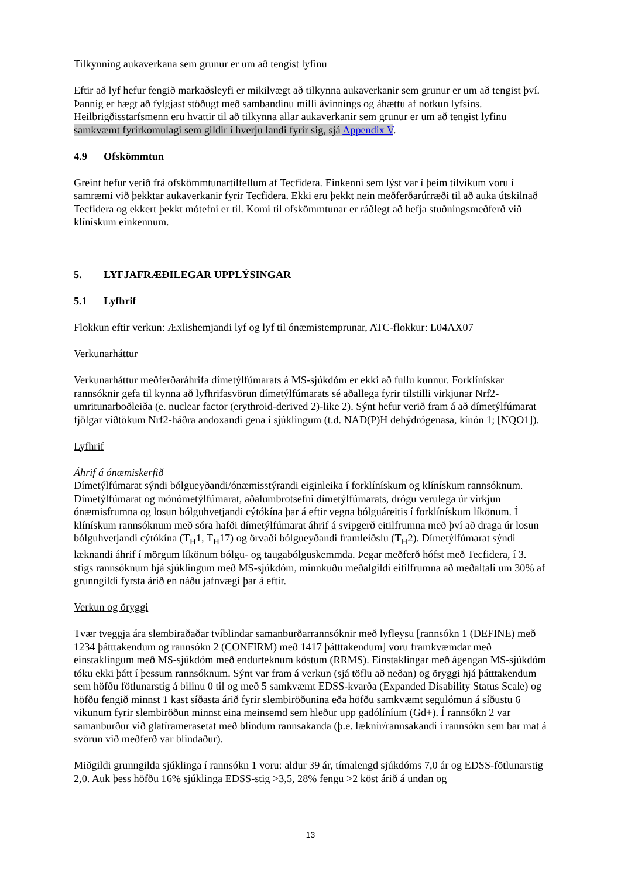Tilkynning aukaverkana sem grunur er um að tengist lyfinu
Eftir að lyf hefur fengið markaðsleyfi er mikilvægt að tilkynna aukaverkanir sem grunur er um að tengist því. Þannig er hægt að fylgjast stöðugt með sambandinu milli ávinnings og áhættu af notkun lyfsins. Heilbrigðisstarfsmenn eru hvattir til að tilkynna allar aukaverkanir sem grunur er um að tengist lyfinu samkvæmt fyrirkomulagi sem gildir í hverju landi fyrir sig, sjá Appendix V.
4.9 Ofskömmtun
Greint hefur verið frá ofskömmtunartilfellum af Tecfidera. Einkenni sem lýst var í þeim tilvikum voru í samræmi við þekktar aukaverkanir fyrir Tecfidera. Ekki eru þekkt nein meðferðarúrræði til að auka útskilnað Tecfidera og ekkert þekkt mótefni er til. Komi til ofskömmtunar er ráðlegt að hefja stuðningsmeðferð við klínískum einkennum.
5. LYFJAFRÆÐILEGAR UPPLÝSINGAR
5.1 Lyfhrif
Flokkun eftir verkun: Æxlishemjandi lyf og lyf til ónæmistemprunar, ATC-flokkur: L04AX07
Verkunarháttur
Verkunarháttur meðferðaráhrifa dímetýlfúmarats á MS-sjúkdóm er ekki að fullu kunnur. Forklínískar rannsóknir gefa til kynna að lyfhrifasvörun dímetýlfúmarats sé aðallega fyrir tilstilli virkjunar Nrf2-umritunarboðleiða (e. nuclear factor (erythroid-derived 2)-like 2). Sýnt hefur verið fram á að dímetýlfúmarat fjölgar viðtökum Nrf2-háðra andoxandi gena í sjúklingum (t.d. NAD(P)H dehýdrógenasa, kínón 1; [NQO1]).
Lyfhrif
Áhrif á ónæmiskerfið
Dímetýlfúmarat sýndi bólgueyðandi/ónæmisstýrandi eiginleika í forklínískum og klínískum rannsóknum. Dímetýlfúmarat og mónómetýlfúmarat, aðalumbrotsefni dímetýlfúmarats, drógu verulega úr virkjun ónæmisfrumna og losun bólguhvetjandi cýtókína þar á eftir vegna bólguáreitis í forklínískum líkönum. Í klínískum rannsóknum með sóra hafði dímetýlfúmarat áhrif á svipgerð eitilfrumna með því að draga úr losun bólguhvetjandi cýtókína (T<sub>H</sub>1, T<sub>H</sub>17) og örvaði bólgueyðandi framleiðslu (T<sub>H</sub>2). Dímetýlfúmarat sýndi læknandi áhrif í mörgum líkönum bólgu- og taugabólguskemmda. Þegar meðferð hófst með Tecfidera, í 3. stigs rannsóknum hjá sjúklingum með MS-sjúkdóm, minnkuðu meðalgildi eitilfrumna að meðaltali um 30% af grunngildi fyrsta árið en náðu jafnvægi þar á eftir.
Verkun og öryggi
Tvær tveggja ára slembiraðaðar tvíblindar samanburðarrannsóknir með lyfleysu [rannsókn 1 (DEFINE) með 1234 þátttakendum og rannsókn 2 (CONFIRM) með 1417 þátttakendum] voru framkvæmdar með einstaklingum með MS-sjúkdóm með endurteknum köstum (RRMS). Einstaklingar með ágengan MS-sjúkdóm tóku ekki þátt í þessum rannsóknum. Sýnt var fram á verkun (sjá töflu að neðan) og öryggi hjá þátttakendum sem höfðu fötlunarstig á bilinu 0 til og með 5 samkvæmt EDSS-kvarða (Expanded Disability Status Scale) og höfðu fengið minnst 1 kast síðasta árið fyrir slembiröðunina eða höfðu samkvæmt segulómun á síðustu 6 vikunum fyrir slembiröðun minnst eina meinsemd sem hleður upp gadólíníum (Gd+). Í rannsókn 2 var samanburður við glatíramerasetat með blindum rannsakanda (þ.e. læknir/rannsakandi í rannsókn sem bar mat á svörun við meðferð var blindaður).
Miðgildi grunngilda sjúklinga í rannsókn 1 voru: aldur 39 ár, tímalengd sjúkdóms 7,0 ár og EDSS-fötlunarstig 2,0. Auk þess höfðu 16% sjúklinga EDSS-stig >3,5, 28% fengu >2 köst árið á undan og
13